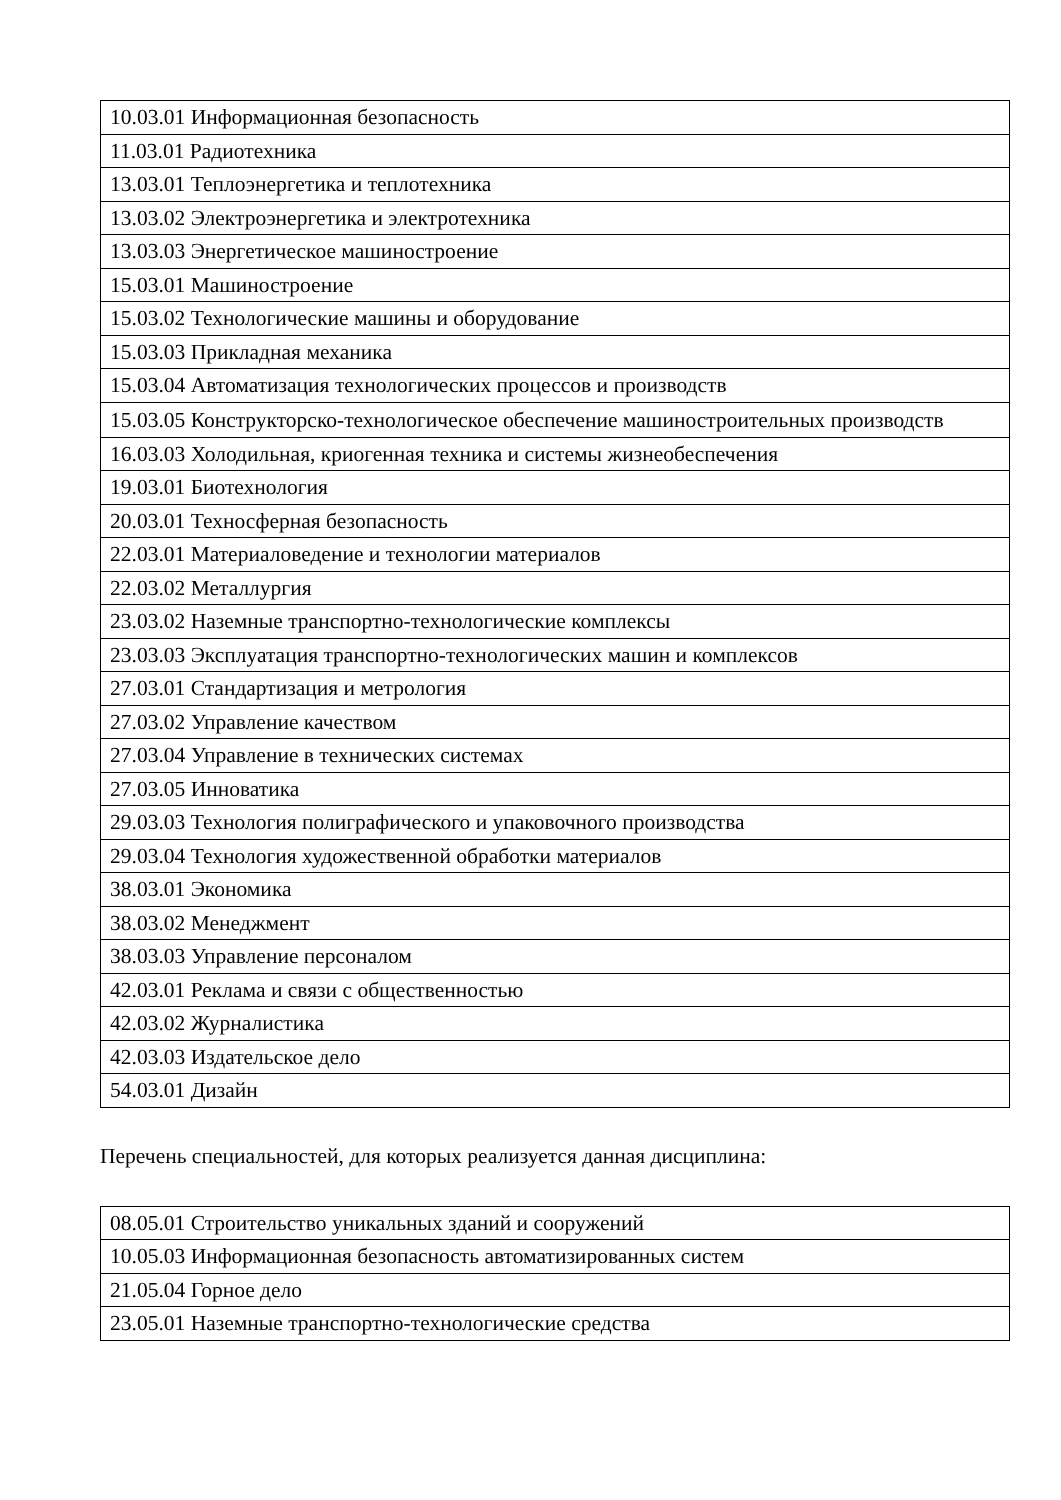| 10.03.01 Информационная безопасность |
| 11.03.01 Радиотехника |
| 13.03.01 Теплоэнергетика и теплотехника |
| 13.03.02 Электроэнергетика и электротехника |
| 13.03.03 Энергетическое машиностроение |
| 15.03.01 Машиностроение |
| 15.03.02 Технологические машины и оборудование |
| 15.03.03 Прикладная механика |
| 15.03.04 Автоматизация технологических процессов и производств |
| 15.03.05 Конструкторско-технологическое обеспечение машиностроительных производств |
| 16.03.03 Холодильная, криогенная техника и системы жизнеобеспечения |
| 19.03.01 Биотехнология |
| 20.03.01 Техносферная безопасность |
| 22.03.01 Материаловедение и технологии материалов |
| 22.03.02 Металлургия |
| 23.03.02 Наземные транспортно-технологические комплексы |
| 23.03.03 Эксплуатация транспортно-технологических машин и комплексов |
| 27.03.01 Стандартизация и метрология |
| 27.03.02 Управление качеством |
| 27.03.04 Управление в технических системах |
| 27.03.05 Инноватика |
| 29.03.03 Технология полиграфического и упаковочного производства |
| 29.03.04 Технология художественной обработки материалов |
| 38.03.01 Экономика |
| 38.03.02 Менеджмент |
| 38.03.03 Управление персоналом |
| 42.03.01 Реклама и связи с общественностью |
| 42.03.02 Журналистика |
| 42.03.03 Издательское дело |
| 54.03.01 Дизайн |
Перечень специальностей, для которых реализуется данная дисциплина:
| 08.05.01 Строительство уникальных зданий и сооружений |
| 10.05.03 Информационная безопасность автоматизированных систем |
| 21.05.04 Горное дело |
| 23.05.01 Наземные транспортно-технологические средства |